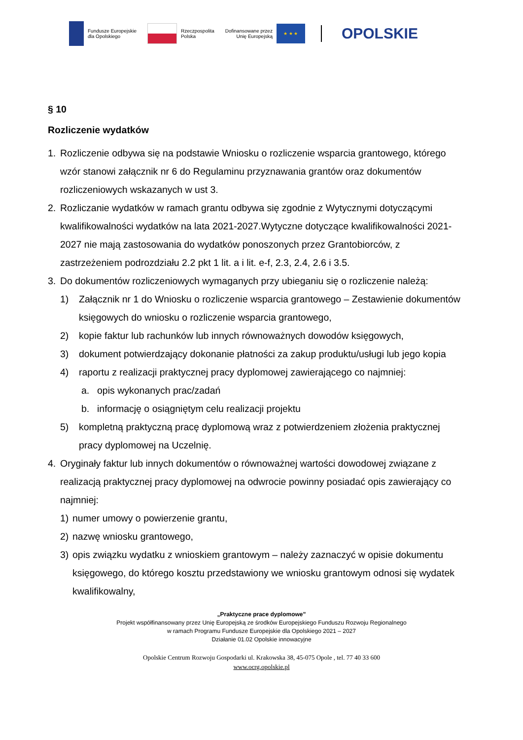Fundusze Europejskie
dla Opolskiego
Rzeczpospolita
Polska
Dofinansowane przez
Unię Europejską
★ ★ ★
OPOLSKIE
§ 10
Rozliczenie wydatków
1. Rozliczenie odbywa się na podstawie Wniosku o rozliczenie wsparcia grantowego, którego wzór stanowi załącznik nr 6 do Regulaminu przyznawania grantów oraz dokumentów rozliczeniowych wskazanych w ust 3.
2. Rozliczanie wydatków w ramach grantu odbywa się zgodnie z Wytycznymi dotyczącymi kwalifikowalności wydatków na lata 2021-2027.Wytyczne dotyczące kwalifikowalności 2021-2027 nie mają zastosowania do wydatków ponoszonych przez Grantobiorców, z zastrzeżeniem podrozdziału 2.2 pkt 1 lit. a i lit. e-f, 2.3, 2.4, 2.6 i 3.5.
3. Do dokumentów rozliczeniowych wymaganych przy ubieganiu się o rozliczenie należą:
1) Załącznik nr 1 do Wniosku o rozliczenie wsparcia grantowego – Zestawienie dokumentów księgowych do wniosku o rozliczenie wsparcia grantowego,
2) kopie faktur lub rachunków lub innych równoważnych dowodów księgowych,
3) dokument potwierdzający dokonanie płatności za zakup produktu/usługi lub jego kopia
4) raportu z realizacji praktycznej pracy dyplomowej zawierającego co najmniej:
a. opis wykonanych prac/zadań
b. informację o osiągniętym celu realizacji projektu
5) kompletną praktyczną pracę dyplomową wraz z potwierdzeniem złożenia praktycznej pracy dyplomowej na Uczelnię.
4. Oryginały faktur lub innych dokumentów o równoważnej wartości dowodowej związane z realizacją praktycznej pracy dyplomowej na odwrocie powinny posiadać opis zawierający co najmniej:
1) numer umowy o powierzenie grantu,
2) nazwę wniosku grantowego,
3) opis związku wydatku z wnioskiem grantowym – należy zaznaczyć w opisie dokumentu księgowego, do którego kosztu przedstawiony we wniosku grantowym odnosi się wydatek kwalifikowalny,
„Praktyczne prace dyplomowe”
Projekt współfinansowany przez Unię Europejską ze środków Europejskiego Funduszu Rozwoju Regionalnego
w ramach Programu Fundusze Europejskie dla Opolskiego 2021 – 2027
Działanie 01.02 Opolskie innowacyjne
Opolskie Centrum Rozwoju Gospodarki ul. Krakowska 38, 45-075 Opole , tel. 77 40 33 600
www.ocrg.opolskie.pl